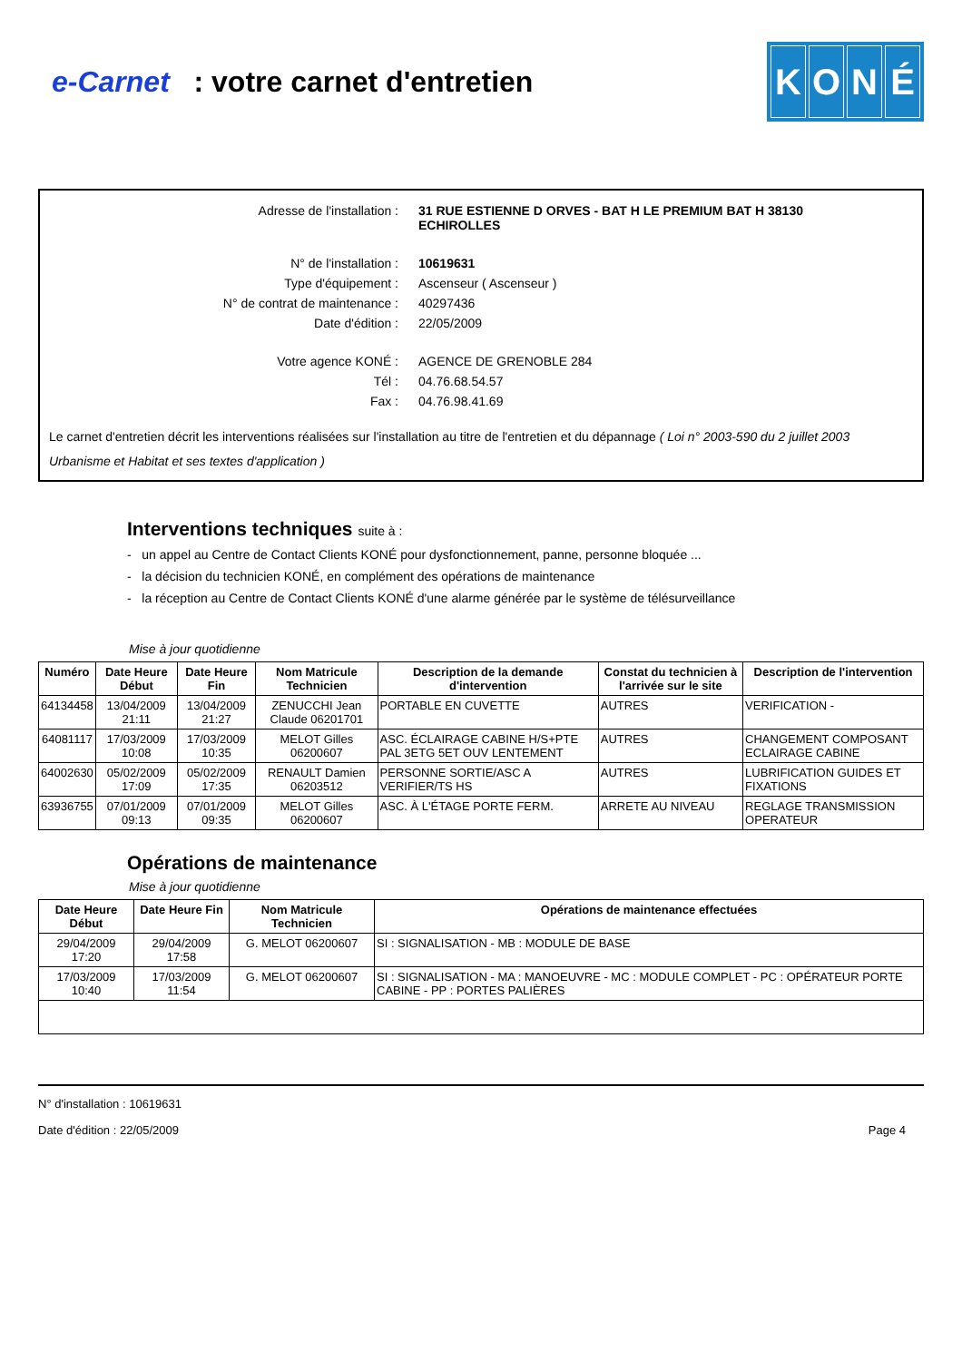e-Carnet : votre carnet d'entretien
KONÉ
Adresse de l'installation : 31 RUE ESTIENNE D ORVES - BAT H LE PREMIUM BAT H 38130
ECHIROLLES
N° de l'installation : 10619631
Type d'équipement : Ascenseur ( Ascenseur )
N° de contrat de maintenance : 40297436
Date d'édition : 22/05/2009
Votre agence KONÉ : AGENCE DE GRENOBLE 284
Tél : 04.76.68.54.57
Fax : 04.76.98.41.69
Le carnet d'entretien décrit les interventions réalisées sur l'installation au titre de l'entretien et du dépannage ( Loi n° 2003-590 du 2 juillet 2003 Urbanisme et Habitat et ses textes d'application )
Interventions techniques suite à :
- un appel au Centre de Contact Clients KONÉ pour dysfonctionnement, panne, personne bloquée ...
- la décision du technicien KONÉ, en complément des opérations de maintenance
- la réception au Centre de Contact Clients KONÉ d'une alarme générée par le système de télésurveillance
Mise à jour quotidienne
| Numéro | Date Heure Début | Date Heure Fin | Nom Matricule Technicien | Description de la demande d'intervention | Constat du technicien à l'arrivée sur le site | Description de l'intervention |
| --- | --- | --- | --- | --- | --- | --- |
| 64134458 | 13/04/2009 21:11 | 13/04/2009 21:27 | ZENUCCHI Jean Claude 06201701 | PORTABLE EN CUVETTE | AUTRES | VERIFICATION - |
| 64081117 | 17/03/2009 10:08 | 17/03/2009 10:35 | MELOT Gilles 06200607 | ASC. ÉCLAIRAGE CABINE H/S+PTE PAL 3ETG 5ET OUV LENTEMENT | AUTRES | CHANGEMENT COMPOSANT ECLAIRAGE CABINE |
| 64002630 | 05/02/2009 17:09 | 05/02/2009 17:35 | RENAULT Damien 06203512 | PERSONNE SORTIE/ASC A VERIFIER/TS HS | AUTRES | LUBRIFICATION GUIDES ET FIXATIONS |
| 63936755 | 07/01/2009 09:13 | 07/01/2009 09:35 | MELOT Gilles 06200607 | ASC. À L'ÉTAGE PORTE FERM. | ARRETE AU NIVEAU | REGLAGE TRANSMISSION OPERATEUR |
Opérations de maintenance
Mise à jour quotidienne
| Date Heure Début | Date Heure Fin | Nom Matricule Technicien | Opérations de maintenance effectuées |
| --- | --- | --- | --- |
| 29/04/2009 17:20 | 29/04/2009 17:58 | G. MELOT 06200607 | SI : SIGNALISATION - MB : MODULE DE BASE |
| 17/03/2009 10:40 | 17/03/2009 11:54 | G. MELOT 06200607 | SI : SIGNALISATION - MA : MANOEUVRE - MC : MODULE COMPLET - PC : OPÉRATEUR PORTE CABINE - PP : PORTES PALIÈRES |
N° d'installation : 10619631
Date d'édition : 22/05/2009 Page 4